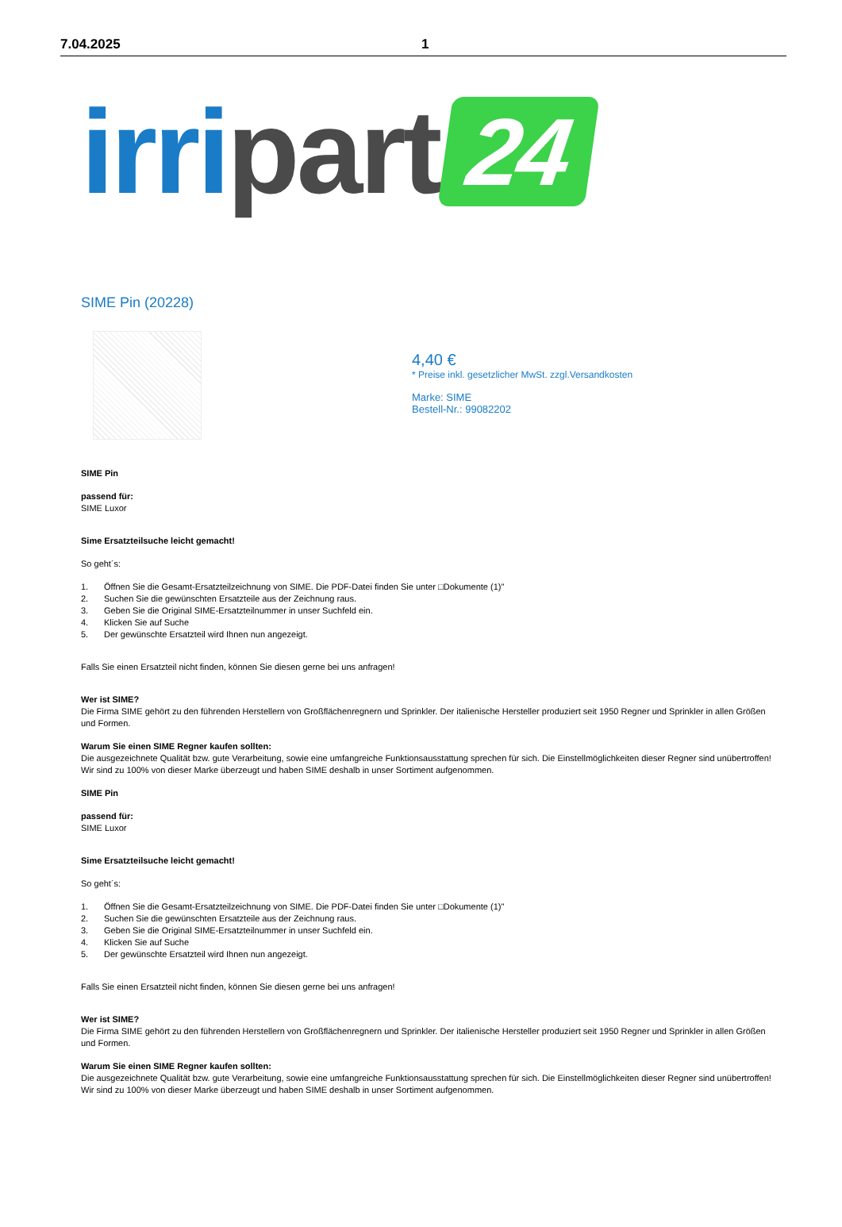7.04.2025 1
irri part 24
SIME Pin (20228)
4,40 €
* Preise inkl. gesetzlicher MwSt. zzgl.Versandkosten
Marke: SIME
Bestell-Nr.: 99082202
SIME Pin
passend für:
SIME Luxor
Sime Ersatzteilsuche leicht gemacht!
So geht´s:
1. Öffnen Sie die Gesamt-Ersatzteilzeichnung von SIME. Die PDF-Datei finden Sie unter □Dokumente (1)"
2. Suchen Sie die gewünschten Ersatzteile aus der Zeichnung raus.
3. Geben Sie die Original SIME-Ersatzteilnummer in unser Suchfeld ein.
4. Klicken Sie auf Suche
5. Der gewünschte Ersatzteil wird Ihnen nun angezeigt.
Falls Sie einen Ersatzteil nicht finden, können Sie diesen gerne bei uns anfragen!
Wer ist SIME?
Die Firma SIME gehört zu den führenden Herstellern von Großflächenregnern und Sprinkler. Der italienische Hersteller produziert seit 1950 Regner und Sprinkler in allen Größen und Formen.
Warum Sie einen SIME Regner kaufen sollten:
Die ausgezeichnete Qualität bzw. gute Verarbeitung, sowie eine umfangreiche Funktionsausstattung sprechen für sich. Die Einstellmöglichkeiten dieser Regner sind unübertroffen! Wir sind zu 100% von dieser Marke überzeugt und haben SIME deshalb in unser Sortiment aufgenommen.
SIME Pin
passend für:
SIME Luxor
Sime Ersatzteilsuche leicht gemacht!
So geht´s:
1. Öffnen Sie die Gesamt-Ersatzteilzeichnung von SIME. Die PDF-Datei finden Sie unter □Dokumente (1)"
2. Suchen Sie die gewünschten Ersatzteile aus der Zeichnung raus.
3. Geben Sie die Original SIME-Ersatzteilnummer in unser Suchfeld ein.
4. Klicken Sie auf Suche
5. Der gewünschte Ersatzteil wird Ihnen nun angezeigt.
Falls Sie einen Ersatzteil nicht finden, können Sie diesen gerne bei uns anfragen!
Wer ist SIME?
Die Firma SIME gehört zu den führenden Herstellern von Großflächenregnern und Sprinkler. Der italienische Hersteller produziert seit 1950 Regner und Sprinkler in allen Größen und Formen.
Warum Sie einen SIME Regner kaufen sollten:
Die ausgezeichnete Qualität bzw. gute Verarbeitung, sowie eine umfangreiche Funktionsausstattung sprechen für sich. Die Einstellmöglichkeiten dieser Regner sind unübertroffen! Wir sind zu 100% von dieser Marke überzeugt und haben SIME deshalb in unser Sortiment aufgenommen.